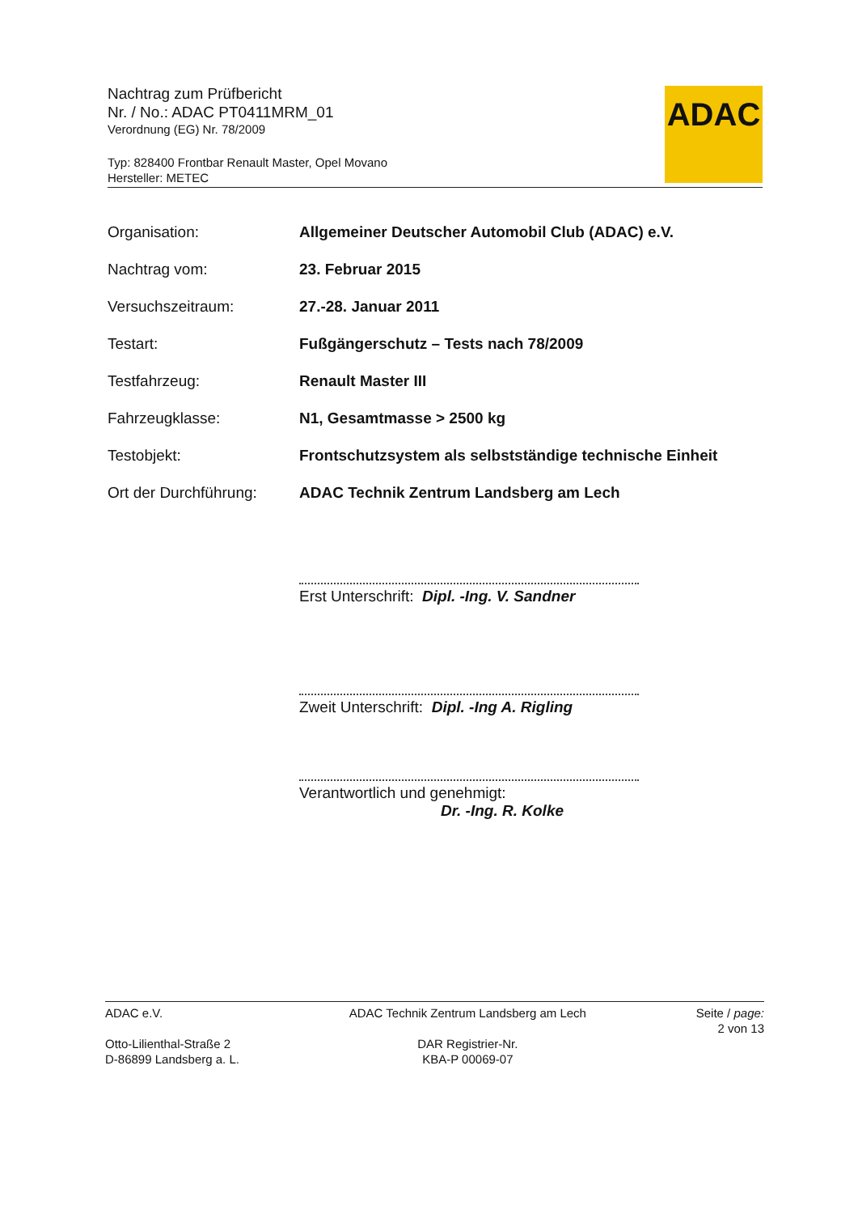Nachtrag zum Prüfbericht
Nr. / No.: ADAC PT0411MRM_01
Verordnung (EG) Nr. 78/2009
Typ: 828400 Frontbar Renault Master, Opel Movano
Hersteller: METEC
ADAC
| Organisation: | Allgemeiner Deutscher Automobil Club (ADAC) e.V. |
| Nachtrag vom: | 23. Februar 2015 |
| Versuchszeitraum: | 27.-28. Januar 2011 |
| Testart: | Fußgängerschutz – Tests nach 78/2009 |
| Testfahrzeug: | Renault Master III |
| Fahrzeugklasse: | N1, Gesamtmasse > 2500 kg |
| Testobjekt: | Frontschutzsystem als selbstständige technische Einheit |
| Ort der Durchführung: | ADAC Technik Zentrum Landsberg am Lech |
Erst Unterschrift: Dipl. -Ing. V. Sandner
Zweit Unterschrift: Dipl. -Ing A. Rigling
Verantwortlich und genehmigt:
Dr. -Ing. R. Kolke
ADAC e.V.
Otto-Lilienthal-Straße 2
D-86899 Landsberg a. L.
ADAC Technik Zentrum Landsberg am Lech
DAR Registrier-Nr.
KBA-P 00069-07
Seite / page:
2 von 13